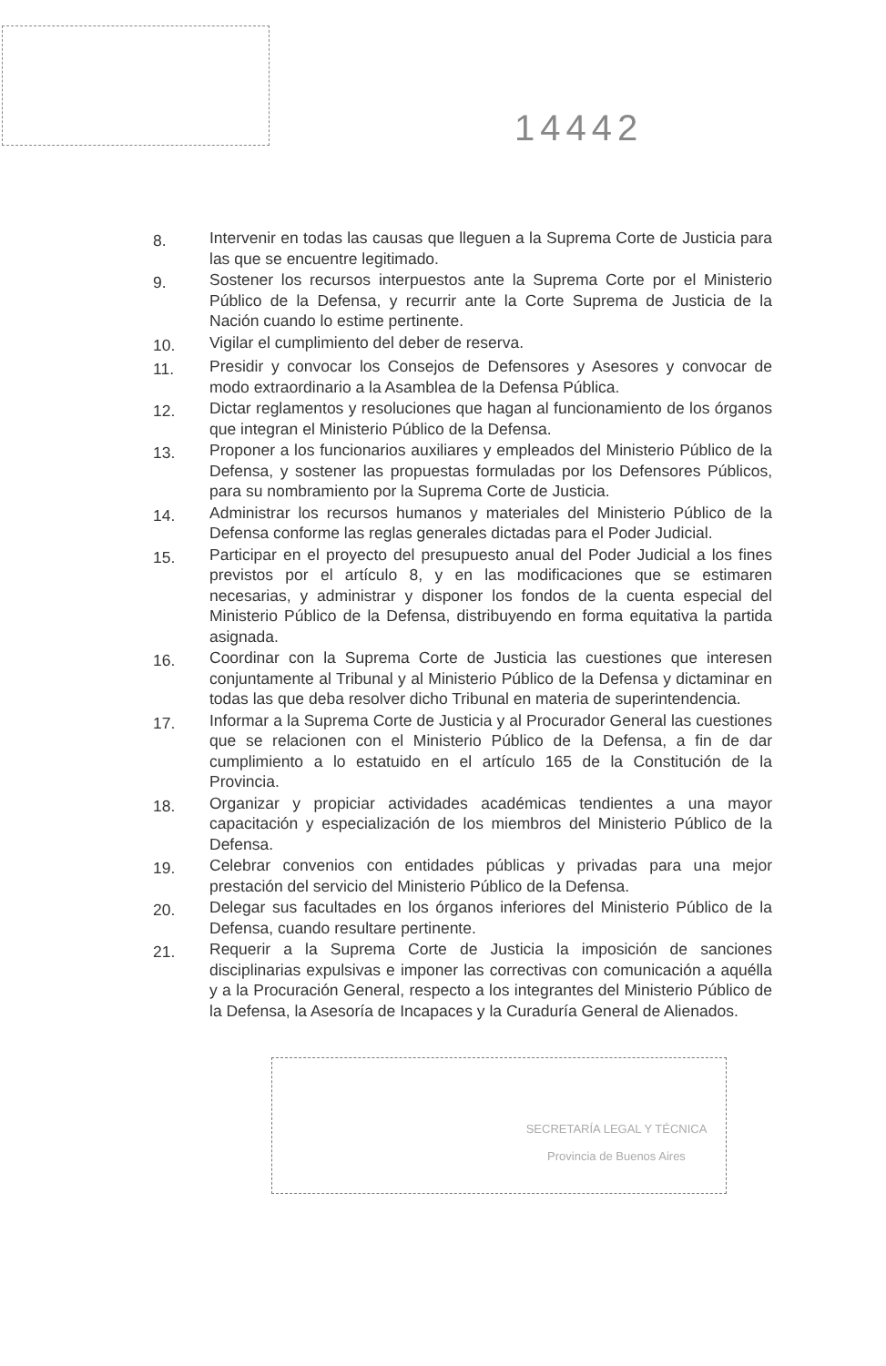14442
8. Intervenir en todas las causas que lleguen a la Suprema Corte de Justicia para las que se encuentre legitimado.
9. Sostener los recursos interpuestos ante la Suprema Corte por el Ministerio Público de la Defensa, y recurrir ante la Corte Suprema de Justicia de la Nación cuando lo estime pertinente.
10. Vigilar el cumplimiento del deber de reserva.
11. Presidir y convocar los Consejos de Defensores y Asesores y convocar de modo extraordinario a la Asamblea de la Defensa Pública.
12. Dictar reglamentos y resoluciones que hagan al funcionamiento de los órganos que integran el Ministerio Público de la Defensa.
13. Proponer a los funcionarios auxiliares y empleados del Ministerio Público de la Defensa, y sostener las propuestas formuladas por los Defensores Públicos, para su nombramiento por la Suprema Corte de Justicia.
14. Administrar los recursos humanos y materiales del Ministerio Público de la Defensa conforme las reglas generales dictadas para el Poder Judicial.
15. Participar en el proyecto del presupuesto anual del Poder Judicial a los fines previstos por el artículo 8, y en las modificaciones que se estimaren necesarias, y administrar y disponer los fondos de la cuenta especial del Ministerio Público de la Defensa, distribuyendo en forma equitativa la partida asignada.
16. Coordinar con la Suprema Corte de Justicia las cuestiones que interesen conjuntamente al Tribunal y al Ministerio Público de la Defensa y dictaminar en todas las que deba resolver dicho Tribunal en materia de superintendencia.
17. Informar a la Suprema Corte de Justicia y al Procurador General las cuestiones que se relacionen con el Ministerio Público de la Defensa, a fin de dar cumplimiento a lo estatuido en el artículo 165 de la Constitución de la Provincia.
18. Organizar y propiciar actividades académicas tendientes a una mayor capacitación y especialización de los miembros del Ministerio Público de la Defensa.
19. Celebrar convenios con entidades públicas y privadas para una mejor prestación del servicio del Ministerio Público de la Defensa.
20. Delegar sus facultades en los órganos inferiores del Ministerio Público de la Defensa, cuando resultare pertinente.
21. Requerir a la Suprema Corte de Justicia la imposición de sanciones disciplinarias expulsivas e imponer las correctivas con comunicación a aquélla y a la Procuración General, respecto a los integrantes del Ministerio Público de la Defensa, la Asesoría de Incapaces y la Curaduría General de Alienados.
SECRETARÍA LEGAL Y TÉCNICA
Provincia de Buenos Aires